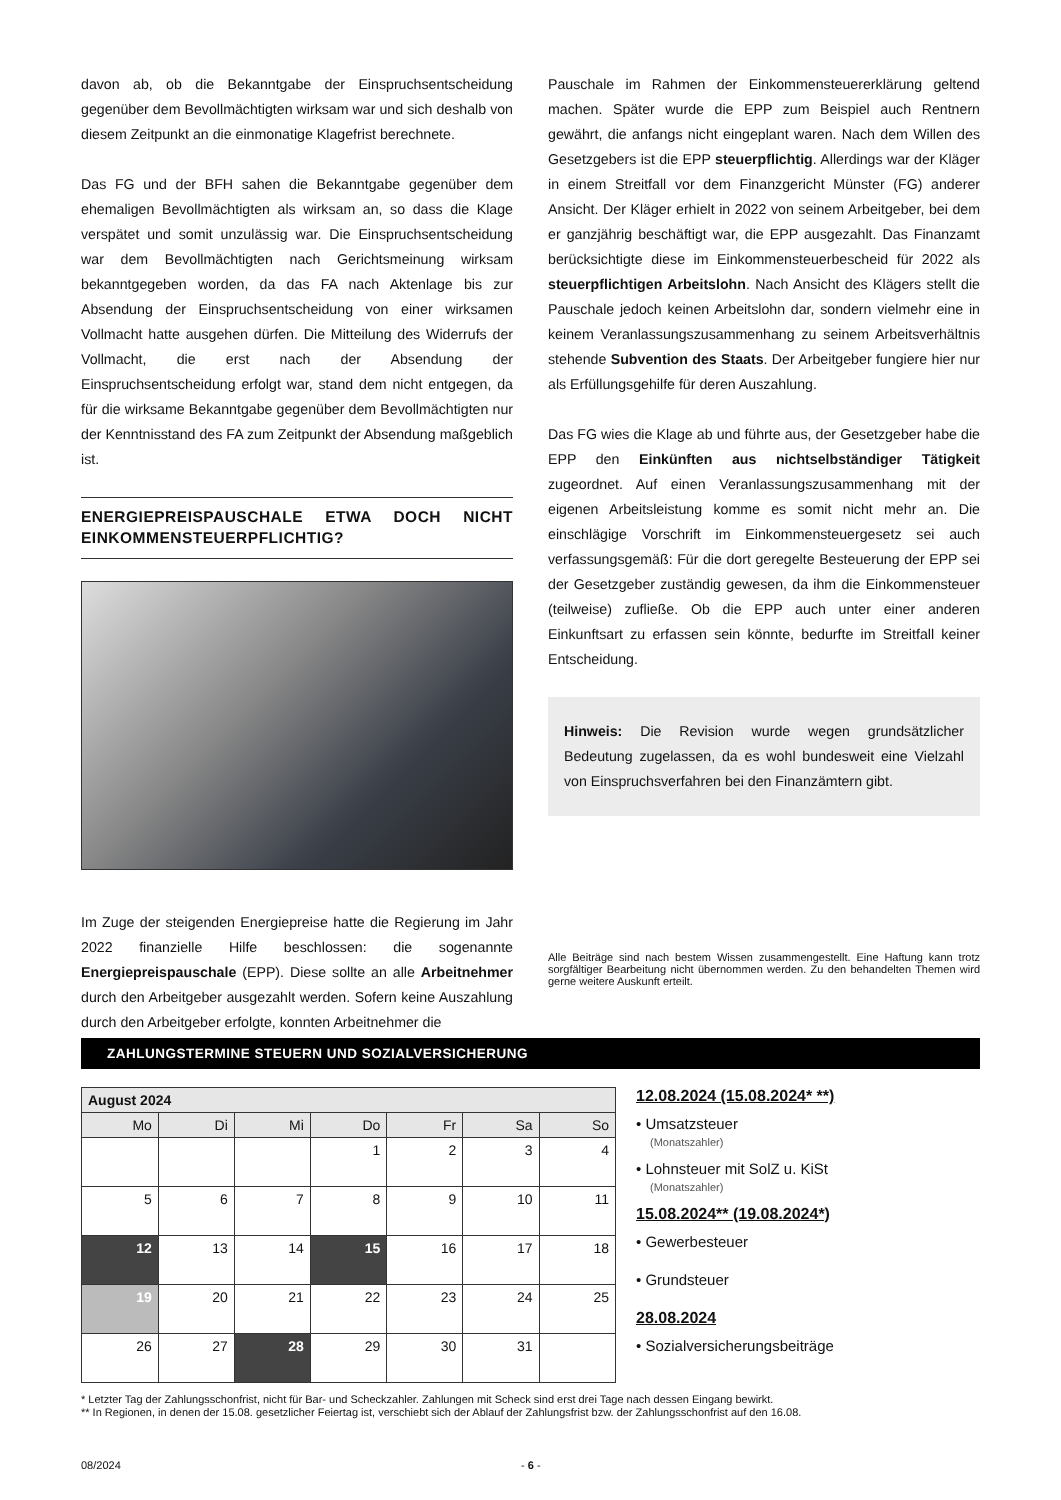davon ab, ob die Bekanntgabe der Einspruchsentscheidung gegenüber dem Bevollmächtigten wirksam war und sich deshalb von diesem Zeitpunkt an die einmonatige Klagefrist berechnete.
Das FG und der BFH sahen die Bekanntgabe gegenüber dem ehemaligen Bevollmächtigten als wirksam an, so dass die Klage verspätet und somit unzulässig war. Die Einspruchsentscheidung war dem Bevollmächtigten nach Gerichtsmeinung wirksam bekanntgegeben worden, da das FA nach Aktenlage bis zur Absendung der Einspruchsentscheidung von einer wirksamen Vollmacht hatte ausgehen dürfen. Die Mitteilung des Widerrufs der Vollmacht, die erst nach der Absendung der Einspruchsentscheidung erfolgt war, stand dem nicht entgegen, da für die wirksame Bekanntgabe gegenüber dem Bevollmächtigten nur der Kenntnisstand des FA zum Zeitpunkt der Absendung maßgeblich ist.
ENERGIEPREISPAUSCHALE ETWA DOCH NICHT EINKOMMENSTEUERPFLICHTIG?
Im Zuge der steigenden Energiepreise hatte die Regierung im Jahr 2022 finanzielle Hilfe beschlossen: die sogenannte Energiepreispauschale (EPP). Diese sollte an alle Arbeitnehmer durch den Arbeitgeber ausgezahlt werden. Sofern keine Auszahlung durch den Arbeitgeber erfolgte, konnten Arbeitnehmer die
Pauschale im Rahmen der Einkommensteuererklärung geltend machen. Später wurde die EPP zum Beispiel auch Rentnern gewährt, die anfangs nicht eingeplant waren. Nach dem Willen des Gesetzgebers ist die EPP steuerpflichtig. Allerdings war der Kläger in einem Streitfall vor dem Finanzgericht Münster (FG) anderer Ansicht. Der Kläger erhielt in 2022 von seinem Arbeitgeber, bei dem er ganzjährig beschäftigt war, die EPP ausgezahlt. Das Finanzamt berücksichtigte diese im Einkommensteuerbescheid für 2022 als steuerpflichtigen Arbeitslohn. Nach Ansicht des Klägers stellt die Pauschale jedoch keinen Arbeitslohn dar, sondern vielmehr eine in keinem Veranlassungszusammenhang zu seinem Arbeitsverhältnis stehende Subvention des Staats. Der Arbeitgeber fungiere hier nur als Erfüllungsgehilfe für deren Auszahlung.
Das FG wies die Klage ab und führte aus, der Gesetzgeber habe die EPP den Einkünften aus nichtselbständiger Tätigkeit zugeordnet. Auf einen Veranlassungszusammenhang mit der eigenen Arbeitsleistung komme es somit nicht mehr an. Die einschlägige Vorschrift im Einkommensteuergesetz sei auch verfassungsgemäß: Für die dort geregelte Besteuerung der EPP sei der Gesetzgeber zuständig gewesen, da ihm die Einkommensteuer (teilweise) zufließe. Ob die EPP auch unter einer anderen Einkunftsart zu erfassen sein könnte, bedurfte im Streitfall keiner Entscheidung.
Hinweis: Die Revision wurde wegen grundsätzlicher Bedeutung zugelassen, da es wohl bundesweit eine Vielzahl von Einspruchsverfahren bei den Finanzämtern gibt.
Alle Beiträge sind nach bestem Wissen zusammengestellt. Eine Haftung kann trotz sorgfältiger Bearbeitung nicht übernommen werden. Zu den behandelten Themen wird gerne weitere Auskunft erteilt.
ZAHLUNGSTERMINE STEUERN UND SOZIALVERSICHERUNG
| August 2024 | | | | | | |
| --- | --- | --- | --- | --- | --- | --- |
| Mo | Di | Mi | Do | Fr | Sa | So |
| | | | 1 | 2 | 3 | 4 |
| 5 | 6 | 7 | 8 | 9 | 10 | 11 |
| 12 | 13 | 14 | 15 | 16 | 17 | 18 |
| 19 | 20 | 21 | 22 | 23 | 24 | 25 |
| 26 | 27 | 28 | 29 | 30 | 31 | |
12.08.2024 (15.08.2024* **)
• Umsatzsteuer
(Monatszahler)
• Lohnsteuer mit SolZ u. KiSt
(Monatszahler)
15.08.2024** (19.08.2024*)
• Gewerbesteuer
• Grundsteuer
28.08.2024
• Sozialversicherungsbeiträge
* Letzter Tag der Zahlungsschonfrist, nicht für Bar- und Scheckzahler. Zahlungen mit Scheck sind erst drei Tage nach dessen Eingang bewirkt.
** In Regionen, in denen der 15.08. gesetzlicher Feiertag ist, verschiebt sich der Ablauf der Zahlungsfrist bzw. der Zahlungsschonfrist auf den 16.08.
08/2024 - 6 -